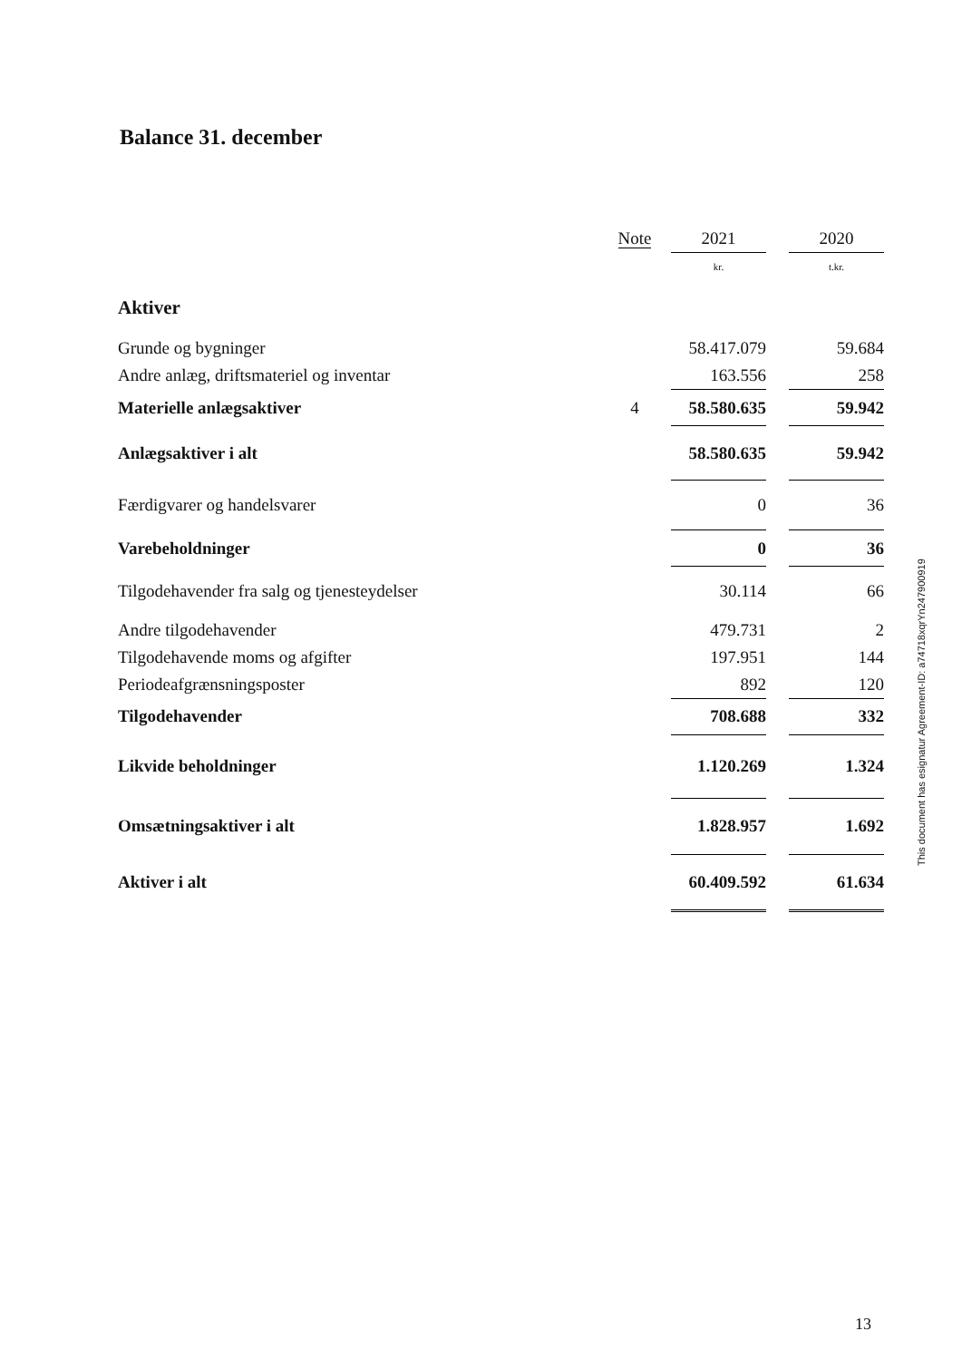Balance 31. december
| | Note | 2021 | | 2020 |
| --- | --- | --- | --- | --- |
| | | kr. | | t.kr. |
| Aktiver | | | | |
| Grunde og bygninger | | 58.417.079 | | 59.684 |
| Andre anlæg, driftsmateriel og inventar | | 163.556 | | 258 |
| Materielle anlægsaktiver | 4 | 58.580.635 | | 59.942 |
| Anlægsaktiver i alt | | 58.580.635 | | 59.942 |
| Færdigvarer og handelsvarer | | 0 | | 36 |
| Varebeholdninger | | 0 | | 36 |
| Tilgodehavender fra salg og tjenesteydelser | | 30.114 | | 66 |
| Andre tilgodehavender | | 479.731 | | 2 |
| Tilgodehavende moms og afgifter | | 197.951 | | 144 |
| Periodeafgrænsningsposter | | 892 | | 120 |
| Tilgodehavender | | 708.688 | | 332 |
| Likvide beholdninger | | 1.120.269 | | 1.324 |
| Omsætningsaktiver i alt | | 1.828.957 | | 1.692 |
| Aktiver i alt | | 60.409.592 | | 61.634 |
This document has esignatur Agreement-ID: a74718xqrYn247900919
13